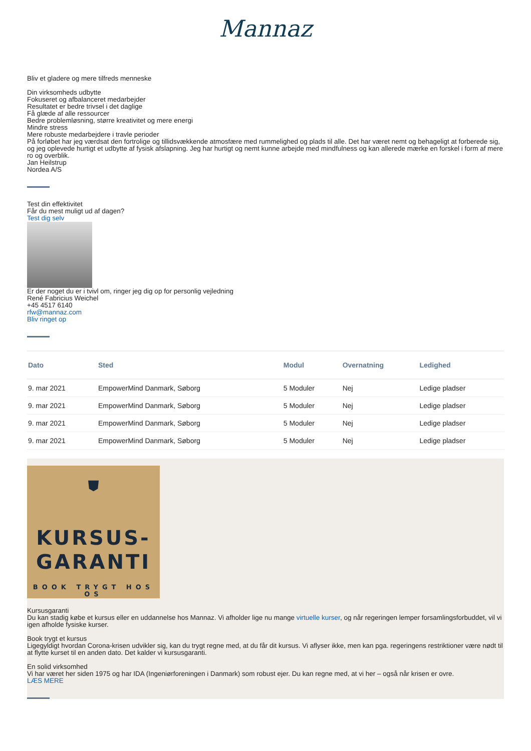Mannaz
Bliv et gladere og mere tilfreds menneske
Din virksomheds udbytte
Fokuseret og afbalanceret medarbejder
Resultatet er bedre trivsel i det daglige
Få glæde af alle ressourcer
Bedre problemløsning, større kreativitet og mere energi
Mindre stress
Mere robuste medarbejdere i travle perioder
På forløbet har jeg værdsat den fortrolige og tillidsvækkende atmosfære med rummelighed og plads til alle. Det har været nemt og behageligt at forberede sig, og jeg oplevede hurtigt et udbytte af fysisk afslapning. Jeg har hurtigt og nemt kunne arbejde med mindfulness og kan allerede mærke en forskel i form af mere ro og overblik.
Jan Heilstrup
Nordea A/S
Test din effektivitet
Får du mest muligt ud af dagen?
Test dig selv
Er der noget du er i tvivl om, ringer jeg dig op for personlig vejledning
René Fabricius Weichel
+45 4517 6140
rfw@mannaz.com
Bliv ringet op
| Dato | Sted | Modul | Overnatning | Ledighed |
| --- | --- | --- | --- | --- |
| 9. mar 2021 | EmpowerMind Danmark, Søborg | 5 Moduler | Nej | Ledige pladser |
| 9. mar 2021 | EmpowerMind Danmark, Søborg | 5 Moduler | Nej | Ledige pladser |
| 9. mar 2021 | EmpowerMind Danmark, Søborg | 5 Moduler | Nej | Ledige pladser |
| 9. mar 2021 | EmpowerMind Danmark, Søborg | 5 Moduler | Nej | Ledige pladser |
⛊
KURSUS-
GARANTI
BOOK TRYGT HOS OS
Kursusgaranti
Du kan stadig købe et kursus eller en uddannelse hos Mannaz. Vi afholder lige nu mange virtuelle kurser, og når regeringen lemper forsamlingsforbuddet, vil vi igen afholde fysiske kurser.
Book trygt et kursus
Ligegyldigt hvordan Corona-krisen udvikler sig, kan du trygt regne med, at du får dit kursus. Vi aflyser ikke, men kan pga. regeringens restriktioner være nødt til at flytte kurset til en anden dato. Det kalder vi kursusgaranti.
En solid virksomhed
Vi har været her siden 1975 og har IDA (Ingeniørforeningen i Danmark) som robust ejer. Du kan regne med, at vi her – også når krisen er ovre.
LÆS MERE